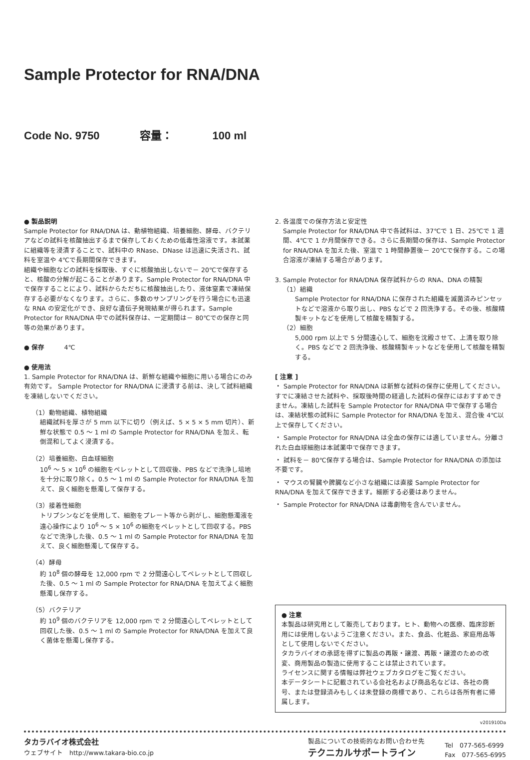Sample Protector for RNA/DNA
Code No. 9750 容量： 100 ml
● 製品説明
Sample Protector for RNA/DNA は、動植物組織、培養細胞、酵母、バクテリアなどの試料を核酸抽出するまで保存しておくための低毒性溶液です。本試薬に組織等を浸漬することで、試料中の RNase、DNase は迅速に失活され、試料を室温や 4℃で長期間保存できます。
組織や細胞などの試料を採取後、すぐに核酸抽出しないで－ 20℃で保存すると、核酸の分解が起こることがあります。Sample Protector for RNA/DNA 中で保存することにより、試料からただちに核酸抽出したり、液体窒素で凍結保存する必要がなくなります。さらに、多数のサンプリングを行う場合にも迅速な RNA の安定化ができ、良好な遺伝子発現結果が得られます。Sample Protector for RNA/DNA 中での試料保存は、一定期間は－ 80℃での保存と同等の効果があります。
● 保存 4℃
● 使用法
1. Sample Protector for RNA/DNA は、新鮮な組織や細胞に用いる場合にのみ有効です。 Sample Protector for RNA/DNA に浸漬する前は、決して試料組織を凍結しないでください。
（1）動物組織、植物組織
組織試料を厚さが 5 mm 以下に切り（例えば、5 × 5 × 5 mm 切片）、新鮮な状態で 0.5 ～ 1 ml の Sample Protector for RNA/DNA を加え、転倒混和してよく浸漬する。
（2）培養細胞、白血球細胞
10<sup>6</sup> ～ 5 × 10<sup>6</sup> の細胞をペレットとして回収後、PBS などで洗浄し培地を十分に取り除く。0.5 ～ 1 ml の Sample Protector for RNA/DNA を加えて、良く細胞を懸濁して保存する。
（3）接着性細胞
トリプシンなどを使用して、細胞をプレート等から剥がし、細胞懸濁液を遠心操作により 10<sup>6</sup> ～ 5 × 10<sup>6</sup> の細胞をペレットとして回収する。PBS などで洗浄した後、0.5 ～ 1 ml の Sample Protector for RNA/DNA を加えて、良く細胞懸濁して保存する。
（4）酵母
約 10<sup>8</sup> 個の酵母を 12,000 rpm で 2 分間遠心してペレットとして回収した後、0.5 ～ 1 ml の Sample Protector for RNA/DNA を加えてよく細胞懸濁し保存する。
（5）バクテリア
約 10<sup>9</sup> 個のバクテリアを 12,000 rpm で 2 分間遠心してペレットとして回収した後、0.5 ～ 1 ml の Sample Protector for RNA/DNA を加えて良く菌体を懸濁し保存する。
2. 各温度での保存方法と安定性
Sample Protector for RNA/DNA 中で各試料は、37℃で 1 日、25℃で 1 週間、4℃で 1 か月間保存できる。さらに長期間の保存は、Sample Protector for RNA/DNA を加えた後、室温で 1 時間静置後－ 20℃で保存する。この場合溶液が凍結する場合があります。
3. Sample Protector for RNA/DNA 保存試料からの RNA、DNA の精製
（1）組織
Sample Protector for RNA/DNA に保存された組織を滅菌済みピンセットなどで溶液から取り出し、PBS などで 2 回洗浄する。その後、核酸精製キットなどを使用して核酸を精製する。
（2）細胞
5,000 rpm 以上で 5 分間遠心して、細胞を沈殿させて、上清を取り除く。PBS などで 2 回洗浄後、核酸精製キットなどを使用して核酸を精製する。
[ 注意 ]
・ Sample Protector for RNA/DNA は新鮮な試料の保存に使用してください。すでに凍結させた試料や、採取後時間の経過した試料の保存にはおすすめできません。凍結した試料を Sample Protector for RNA/DNA 中で保存する場合は、凍結状態の試料に Sample Protector for RNA/DNA を加え、混合後 4℃以上で保存してください。
・ Sample Protector for RNA/DNA は全血の保存には適していません。分離された白血球細胞は本試薬中で保存できます。
・ 試料を－ 80℃保存する場合は、Sample Protector for RNA/DNA の添加は不要です。
・ マウスの腎臓や脾臓など小さな組織には直接 Sample Protector for RNA/DNA を加えて保存できます。細断する必要はありません。
・ Sample Protector for RNA/DNA は毒劇物を含んでいません。
● 注意
本製品は研究用として販売しております。ヒト、動物への医療、臨床診断用には使用しないようご注意ください。また、食品、化粧品、家庭用品等として使用しないでください。
タカラバイオの承認を得ずに製品の再販・譲渡、再販・譲渡のための改変、商用製品の製造に使用することは禁止されています。
ライセンスに関する情報は弊社ウェブカタログをご覧ください。
本データシートに記載されている会社名および商品名などは、各社の商号、または登録済みもしくは未登録の商標であり、これらは各所有者に帰属します。
v201910Da
タカラバイオ株式会社
ウェブサイト　http://www.takara-bio.co.jp
製品についての技術的なお問い合わせ先
テクニカルサポートライン
Tel　077-565-6999
Fax　077-565-6995